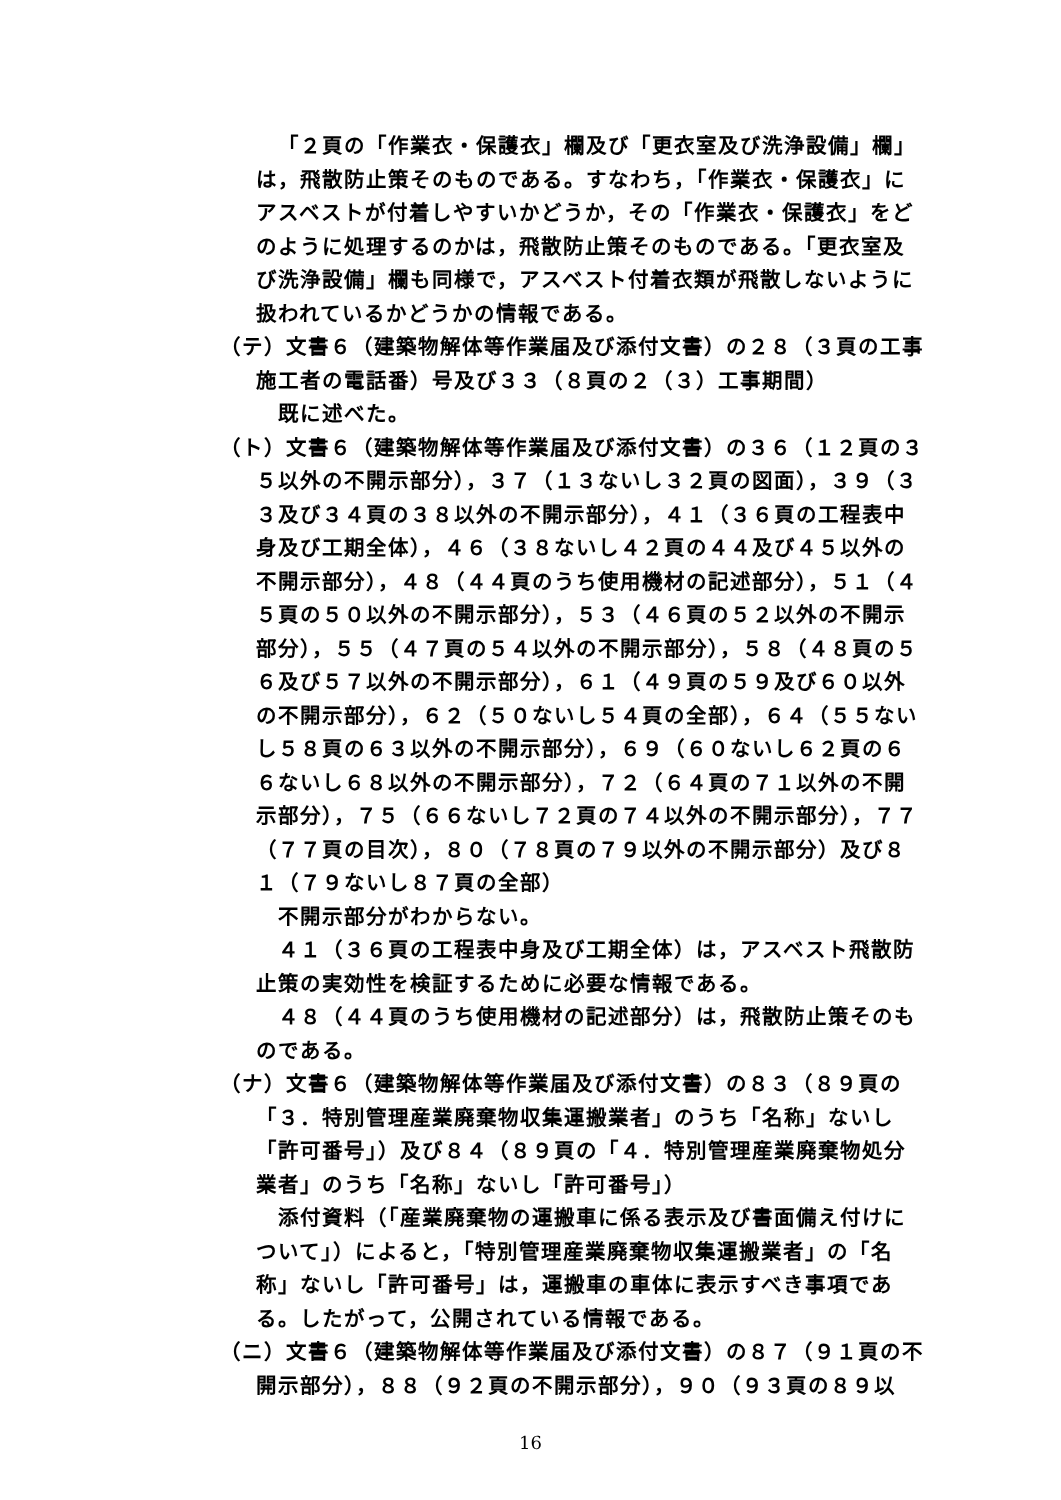「２頁の「作業衣・保護衣」欄及び「更衣室及び洗浄設備」欄」は，飛散防止策そのものである。すなわち，「作業衣・保護衣」にアスベストが付着しやすいかどうか，その「作業衣・保護衣」をどのように処理するのかは，飛散防止策そのものである。「更衣室及び洗浄設備」欄も同様で，アスベスト付着衣類が飛散しないように扱われているかどうかの情報である。
（テ）文書６（建築物解体等作業届及び添付文書）の２８（３頁の工事施工者の電話番）号及び３３（８頁の２（３）工事期間）
既に述べた。
（ト）文書６（建築物解体等作業届及び添付文書）の３６（１２頁の３５以外の不開示部分），３７（１３ないし３２頁の図面），３９（３３及び３４頁の３８以外の不開示部分），４１（３６頁の工程表中身及び工期全体），４６（３８ないし４２頁の４４及び４５以外の不開示部分），４８（４４頁のうち使用機材の記述部分），５１（４５頁の５０以外の不開示部分），５３（４６頁の５２以外の不開示部分），５５（４７頁の５４以外の不開示部分），５８（４８頁の５６及び５７以外の不開示部分），６１（４９頁の５９及び６０以外の不開示部分），６２（５０ないし５４頁の全部），６４（５５ないし５８頁の６３以外の不開示部分），６９（６０ないし６２頁の６６ないし６８以外の不開示部分），７２（６４頁の７１以外の不開示部分），７５（６６ないし７２頁の７４以外の不開示部分），７７（７７頁の目次），８０（７８頁の７９以外の不開示部分）及び８１（７９ないし８７頁の全部）
不開示部分がわからない。
４１（３６頁の工程表中身及び工期全体）は，アスベスト飛散防止策の実効性を検証するために必要な情報である。
４８（４４頁のうち使用機材の記述部分）は，飛散防止策そのものである。
（ナ）文書６（建築物解体等作業届及び添付文書）の８３（８９頁の「３．特別管理産業廃棄物収集運搬業者」のうち「名称」ないし「許可番号」）及び８４（８９頁の「４．特別管理産業廃棄物処分業者」のうち「名称」ないし「許可番号」）
添付資料（「産業廃棄物の運搬車に係る表示及び書面備え付けについて」）によると，「特別管理産業廃棄物収集運搬業者」の「名称」ないし「許可番号」は，運搬車の車体に表示すべき事項である。したがって，公開されている情報である。
（ニ）文書６（建築物解体等作業届及び添付文書）の８７（９１頁の不開示部分），８８（９２頁の不開示部分），９０（９３頁の８９以
16